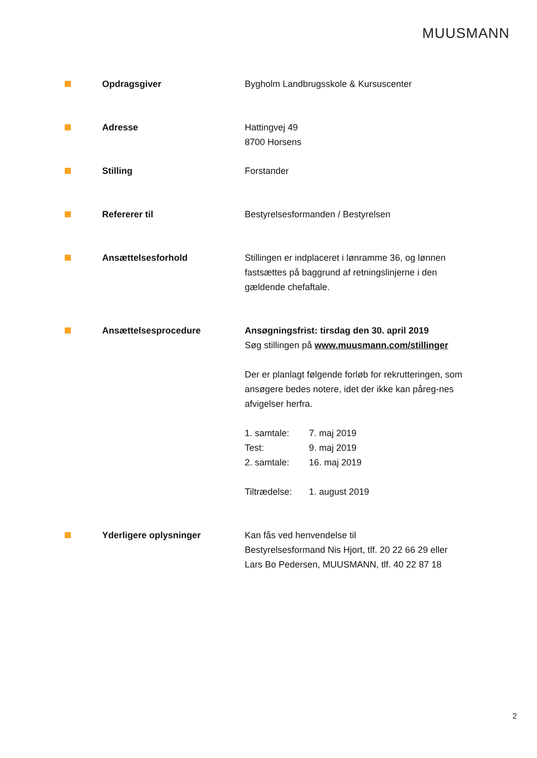MUUSMANN
Opdragsgiver Bygholm Landbrugsskole & Kursuscenter
Adresse Hattingvej 49
8700 Horsens
Stilling Forstander
Refererer til Bestyrelsesformanden / Bestyrelsen
Ansættelsesforhold Stillingen er indplaceret i lønramme 36, og lønnen fastsættes på baggrund af retningslinjerne i den gældende chefaftale.
Ansættelsesprocedure Ansøgningsfrist: tirsdag den 30. april 2019
Søg stillingen på www.muusmann.com/stillinger
Der er planlagt følgende forløb for rekrutteringen, som ansøgere bedes notere, idet der ikke kan påreg-nes afvigelser herfra.
1. samtale: 7. maj 2019
Test: 9. maj 2019
2. samtale: 16. maj 2019
Tiltrædelse: 1. august 2019
Yderligere oplysninger Kan fås ved henvendelse til
Bestyrelsesformand Nis Hjort, tlf. 20 22 66 29 eller
Lars Bo Pedersen, MUUSMANN, tlf. 40 22 87 18
2